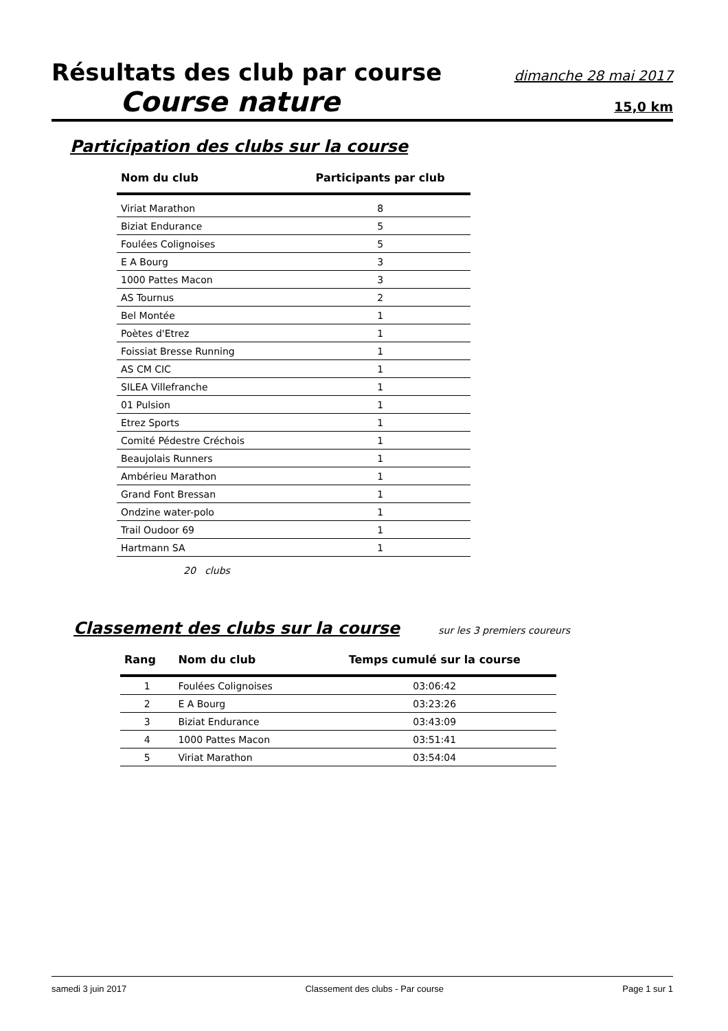Résultats des club par course dimanche 28 mai 2017
Course nature 15,0 km
Participation des clubs sur la course
| Nom du club | Participants par club |
| --- | --- |
| Viriat Marathon | 8 |
| Biziat Endurance | 5 |
| Foulées Colignoises | 5 |
| E A Bourg | 3 |
| 1000 Pattes Macon | 3 |
| AS Tournus | 2 |
| Bel Montée | 1 |
| Poètes d'Etrez | 1 |
| Foissiat Bresse Running | 1 |
| AS CM CIC | 1 |
| SILEA Villefranche | 1 |
| 01 Pulsion | 1 |
| Etrez Sports | 1 |
| Comité Pédestre Créchois | 1 |
| Beaujolais Runners | 1 |
| Ambérieu Marathon | 1 |
| Grand Font Bressan | 1 |
| Ondzine water-polo | 1 |
| Trail Oudoor 69 | 1 |
| Hartmann SA | 1 |
20 clubs
Classement des clubs sur la course
sur les 3 premiers coureurs
| Rang | Nom du club | Temps cumulé sur la course |
| --- | --- | --- |
| 1 | Foulées Colignoises | 03:06:42 |
| 2 | E A Bourg | 03:23:26 |
| 3 | Biziat Endurance | 03:43:09 |
| 4 | 1000 Pattes Macon | 03:51:41 |
| 5 | Viriat Marathon | 03:54:04 |
samedi 3 juin 2017 Classement des clubs - Par course Page 1 sur 1